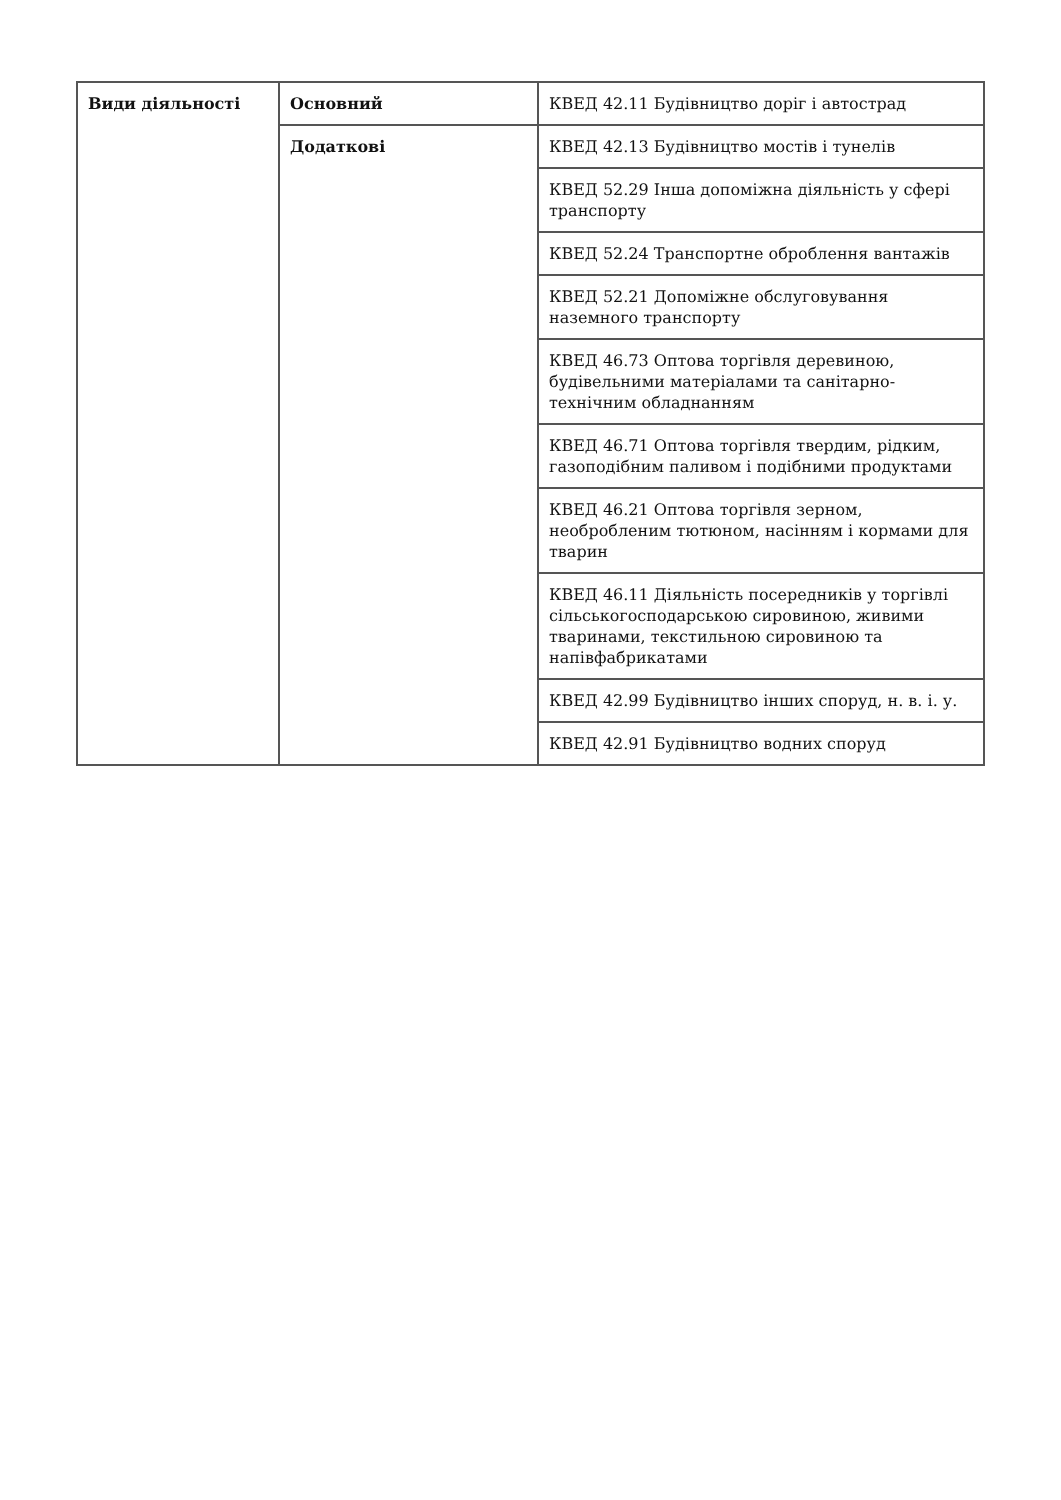| Види діяльності | Основний | КВЕД 42.11 Будівництво доріг і автострад |
| | Додаткові | КВЕД 42.13 Будівництво мостів і тунелів |
| | | КВЕД 52.29 Інша допоміжна діяльність у сфері транспорту |
| | | КВЕД 52.24 Транспортне оброблення вантажів |
| | | КВЕД 52.21 Допоміжне обслуговування наземного транспорту |
| | | КВЕД 46.73 Оптова торгівля деревиною, будівельними матеріалами та санітарно-технічним обладнанням |
| | | КВЕД 46.71 Оптова торгівля твердим, рідким, газоподібним паливом і подібними продуктами |
| | | КВЕД 46.21 Оптова торгівля зерном, необробленим тютюном, насінням і кормами для тварин |
| | | КВЕД 46.11 Діяльність посередників у торгівлі сільськогосподарською сировиною, живими тваринами, текстильною сировиною та напівфабрикатами |
| | | КВЕД 42.99 Будівництво інших споруд, н. в. і. у. |
| | | КВЕД 42.91 Будівництво водних споруд |